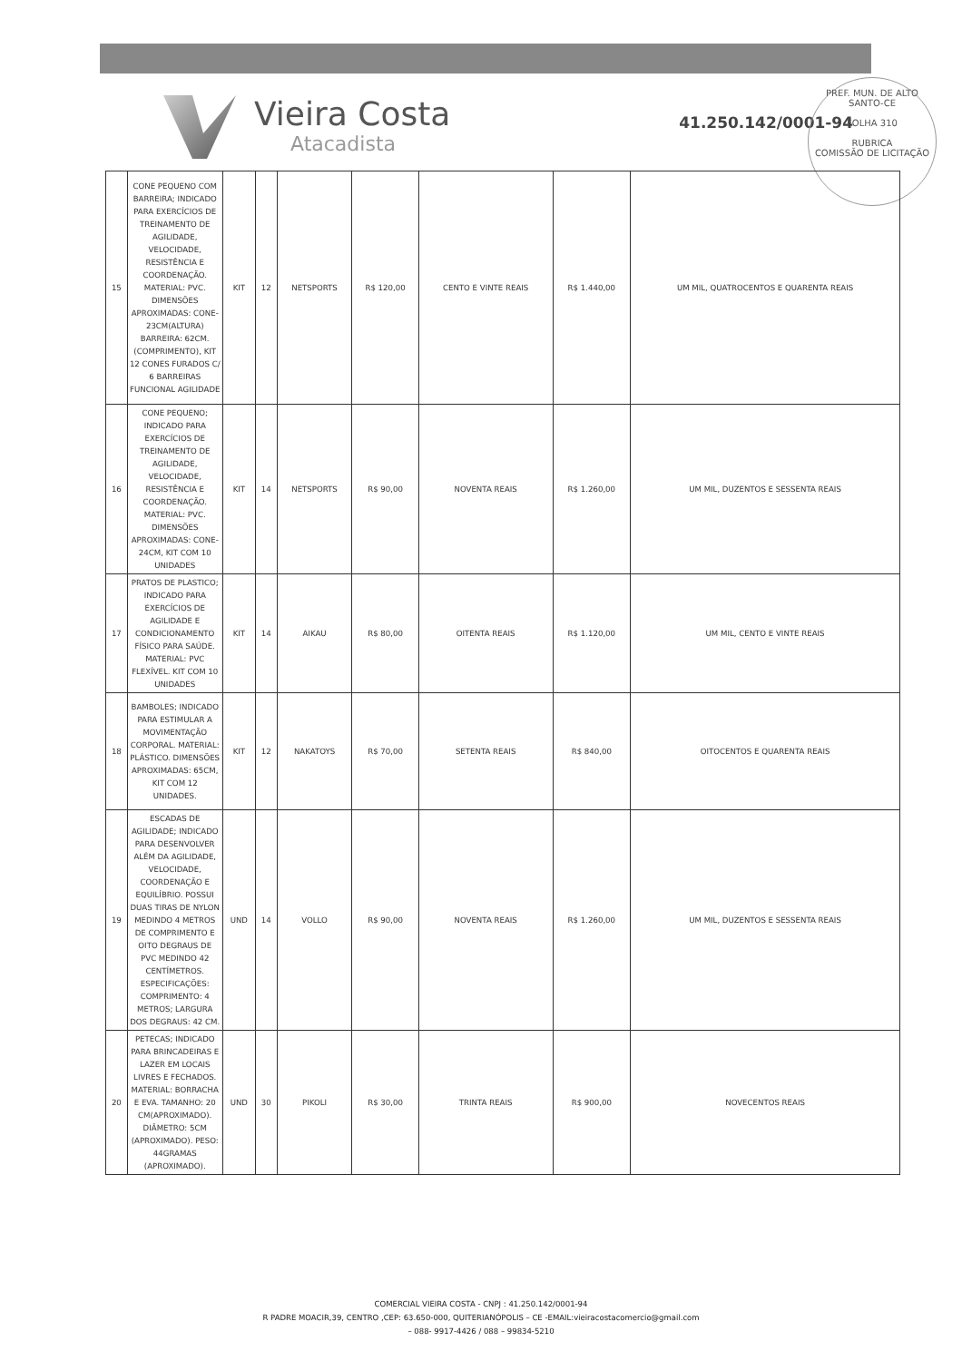Vieira Costa
Atacadista
41.250.142/0001-94
PREF. MUN. DE ALTO SANTO-CE
FOLHA 310
RUBRICA
COMISSÃO DE LICITAÇÃO
| 15 | CONE PEQUENO COM BARREIRA; INDICADO PARA EXERCÍCIOS DE TREINAMENTO DE AGILIDADE, VELOCIDADE, RESISTÊNCIA E COORDENAÇÃO. MATERIAL: PVC. DIMENSÕES APROXIMADAS: CONE-23CM(ALTURA) BARREIRA: 62CM.(COMPRIMENTO), KIT 12 CONES FURADOS C/ 6 BARREIRAS FUNCIONAL AGILIDADE | KIT | 12 | NETSPORTS | R$ 120,00 | CENTO E VINTE REAIS | R$ 1.440,00 | UM MIL, QUATROCENTOS E QUARENTA REAIS |
| 16 | CONE PEQUENO; INDICADO PARA EXERCÍCIOS DE TREINAMENTO DE AGILIDADE, VELOCIDADE, RESISTÊNCIA E COORDENAÇÃO. MATERIAL: PVC. DIMENSÕES APROXIMADAS: CONE-24CM, KIT COM 10 UNIDADES | KIT | 14 | NETSPORTS | R$ 90,00 | NOVENTA REAIS | R$ 1.260,00 | UM MIL, DUZENTOS E SESSENTA REAIS |
| 17 | PRATOS DE PLASTICO; INDICADO PARA EXERCÍCIOS DE AGILIDADE E CONDICIONAMENTO FÍSICO PARA SAÚDE. MATERIAL: PVC FLEXÍVEL. KIT COM 10 UNIDADES | KIT | 14 | AIKAU | R$ 80,00 | OITENTA REAIS | R$ 1.120,00 | UM MIL, CENTO E VINTE REAIS |
| 18 | BAMBOLES; INDICADO PARA ESTIMULAR A MOVIMENTAÇÃO CORPORAL. MATERIAL: PLÁSTICO. DIMENSÕES APROXIMADAS: 65CM, KIT COM 12 UNIDADES. | KIT | 12 | NAKATOYS | R$ 70,00 | SETENTA REAIS | R$ 840,00 | OITOCENTOS E QUARENTA REAIS |
| 19 | ESCADAS DE AGILIDADE; INDICADO PARA DESENVOLVER ALÉM DA AGILIDADE, VELOCIDADE, COORDENAÇÃO E EQUILÍBRIO. POSSUI DUAS TIRAS DE NYLON MEDINDO 4 METROS DE COMPRIMENTO E OITO DEGRAUS DE PVC MEDINDO 42 CENTÍMETROS. ESPECIFICAÇÕES: COMPRIMENTO: 4 METROS; LARGURA DOS DEGRAUS: 42 CM. | UND | 14 | VOLLO | R$ 90,00 | NOVENTA REAIS | R$ 1.260,00 | UM MIL, DUZENTOS E SESSENTA REAIS |
| 20 | PETECAS; INDICADO PARA BRINCADEIRAS E LAZER EM LOCAIS LIVRES E FECHADOS. MATERIAL: BORRACHA E EVA. TAMANHO: 20 CM(APROXIMADO). DIÂMETRO: 5CM (APROXIMADO). PESO: 44GRAMAS (APROXIMADO). | UND | 30 | PIKOLI | R$ 30,00 | TRINTA REAIS | R$ 900,00 | NOVECENTOS REAIS |
COMERCIAL VIEIRA COSTA - CNPJ : 41.250.142/0001-94
R PADRE MOACIR,39, CENTRO ,CEP: 63.650-000, QUITERIANÓPOLIS – CE -EMAIL:vieiracostacomercio@gmail.com
– 088- 9917-4426 / 088 – 99834-5210